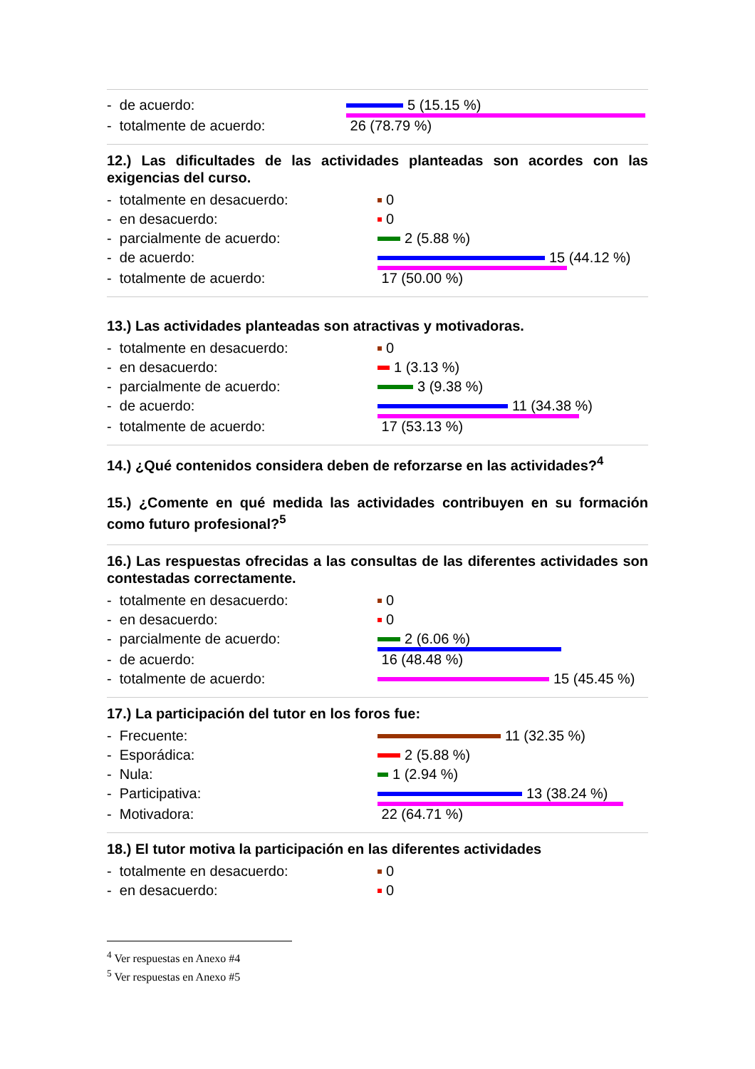- de acuerdo: 5 (15.15 %)
- totalmente de acuerdo: 26 (78.79 %)
12.) Las dificultades de las actividades planteadas son acordes con las exigencias del curso.
- totalmente en desacuerdo: 0
- en desacuerdo: 0
- parcialmente de acuerdo: 2 (5.88 %)
- de acuerdo: 15 (44.12 %)
- totalmente de acuerdo: 17 (50.00 %)
13.) Las actividades planteadas son atractivas y motivadoras.
- totalmente en desacuerdo: 0
- en desacuerdo: 1 (3.13 %)
- parcialmente de acuerdo: 3 (9.38 %)
- de acuerdo: 11 (34.38 %)
- totalmente de acuerdo: 17 (53.13 %)
14.) ¿Qué contenidos considera deben de reforzarse en las actividades?<sup>4</sup>
15.) ¿Comente en qué medida las actividades contribuyen en su formación como futuro profesional?<sup>5</sup>
16.) Las respuestas ofrecidas a las consultas de las diferentes actividades son contestadas correctamente.
- totalmente en desacuerdo: 0
- en desacuerdo: 0
- parcialmente de acuerdo: 2 (6.06 %)
- de acuerdo: 16 (48.48 %)
- totalmente de acuerdo: 15 (45.45 %)
17.) La participación del tutor en los foros fue:
- Frecuente: 11 (32.35 %)
- Esporádica: 2 (5.88 %)
- Nula: 1 (2.94 %)
- Participativa: 13 (38.24 %)
- Motivadora: 22 (64.71 %)
18.) El tutor motiva la participación en las diferentes actividades
- totalmente en desacuerdo: 0
- en desacuerdo: 0
<sup>4</sup> Ver respuestas en Anexo #4
<sup>5</sup> Ver respuestas en Anexo #5